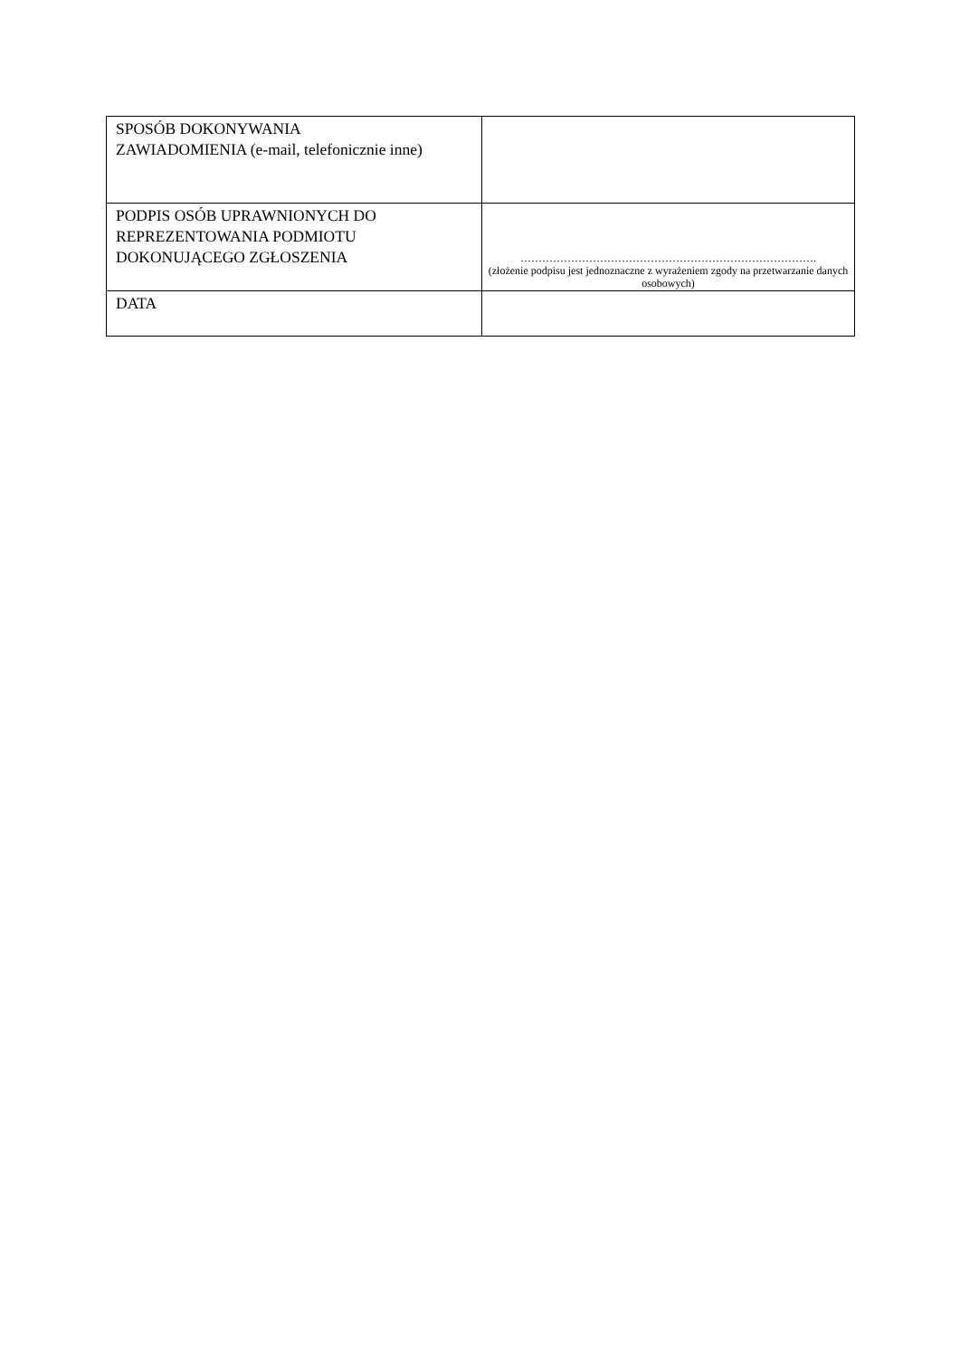| SPOSÓB DOKONYWANIA ZAWIADOMIENIA (e-mail, telefonicznie inne) | |
| PODPIS OSÓB UPRAWNIONYCH DO REPREZENTOWANIA PODMIOTU DOKONUJĄCEGO ZGŁOSZENIA | ………………………………………………………………………. (złożenie podpisu jest jednoznaczne z wyrażeniem zgody na przetwarzanie danych osobowych) |
| DATA | |